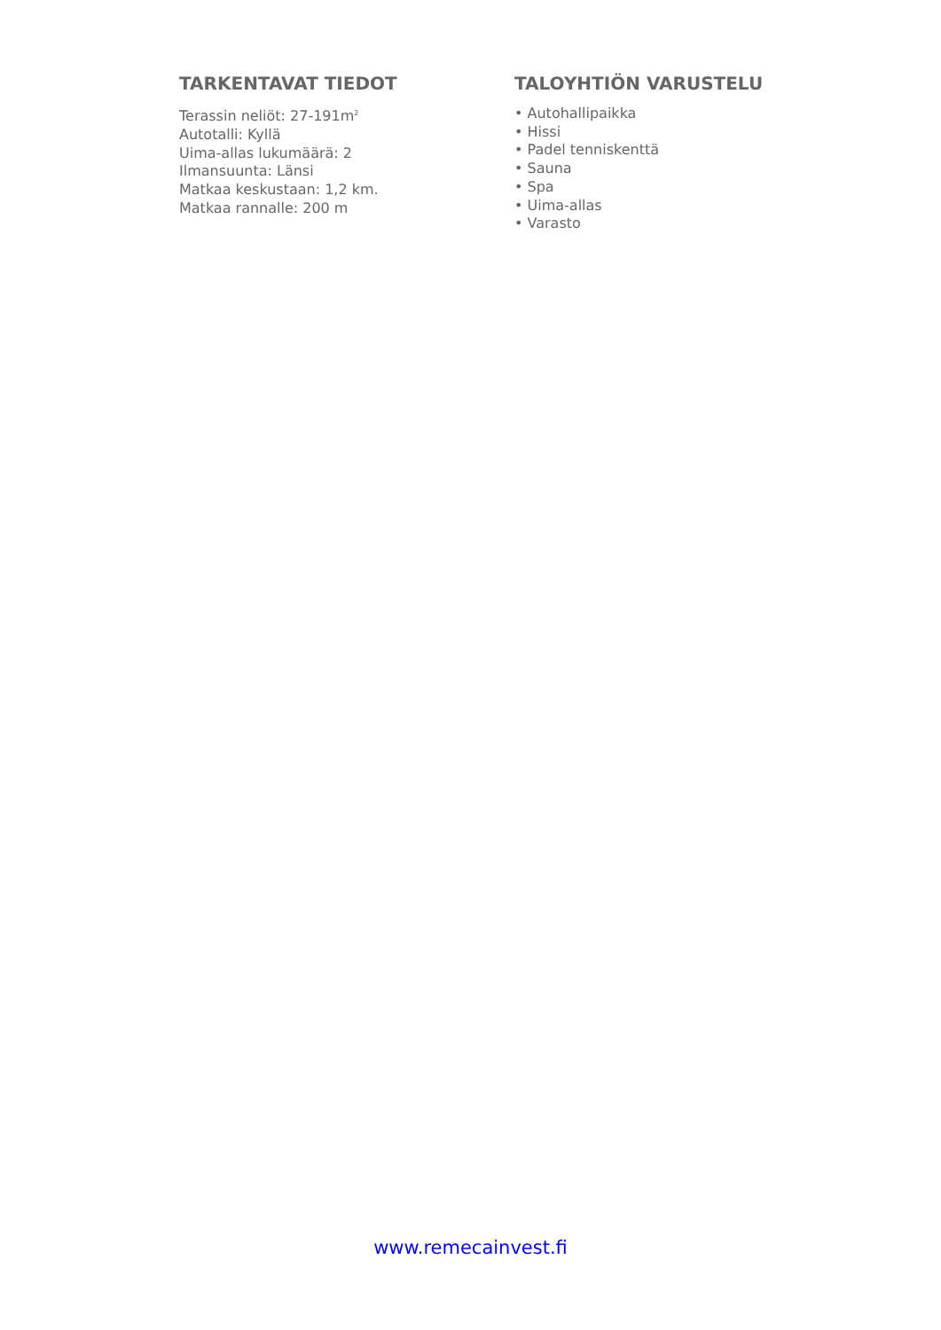TARKENTAVAT TIEDOT
Terassin neliöt: 27-191m<sup>2</sup>
Autotalli: Kyllä
Uima-allas lukumäärä: 2
Ilmansuunta: Länsi
Matkaa keskustaan: 1,2 km.
Matkaa rannalle: 200 m
TALOYHTIÖN VARUSTELU
• Autohallipaikka
• Hissi
• Padel tenniskenttä
• Sauna
• Spa
• Uima-allas
• Varasto
www.remecainvest.fi